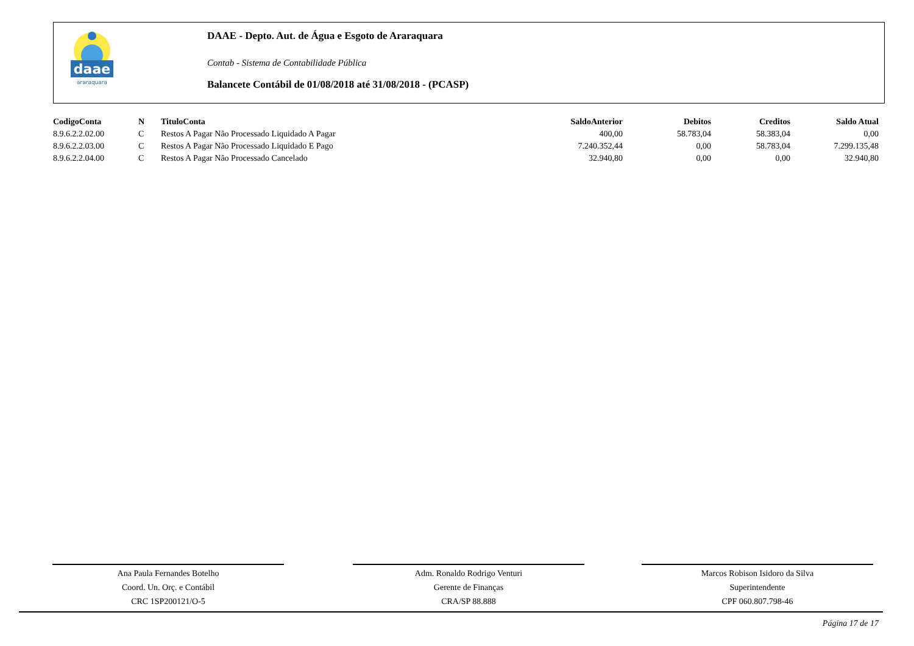daae
araraquara
DAAE - Depto. Aut. de Água e Esgoto de Araraquara
Contab - Sistema de Contabilidade Pública
Balancete Contábil de 01/08/2018 até 31/08/2018 - (PCASP)
| CodigoConta | N | TituloConta | SaldoAnterior | Debitos | Creditos | Saldo Atual |
| --- | --- | --- | --- | --- | --- | --- |
| 8.9.6.2.2.02.00 | C | Restos A Pagar Não Processado Liquidado A Pagar | 400,00 | 58.783,04 | 58.383,04 | 0,00 |
| 8.9.6.2.2.03.00 | C | Restos A Pagar Não Processado Liquidado E Pago | 7.240.352,44 | 0,00 | 58.783,04 | 7.299.135,48 |
| 8.9.6.2.2.04.00 | C | Restos A Pagar Não Processado Cancelado | 32.940,80 | 0,00 | 0,00 | 32.940,80 |
Ana Paula Fernandes Botelho
Coord. Un. Orç. e Contábil
CRC 1SP200121/O-5
Adm. Ronaldo Rodrigo Venturi
Gerente de Finanças
CRA/SP 88.888
Marcos Robison Isidoro da Silva
Superintendente
CPF 060.807.798-46
Página 17 de 17